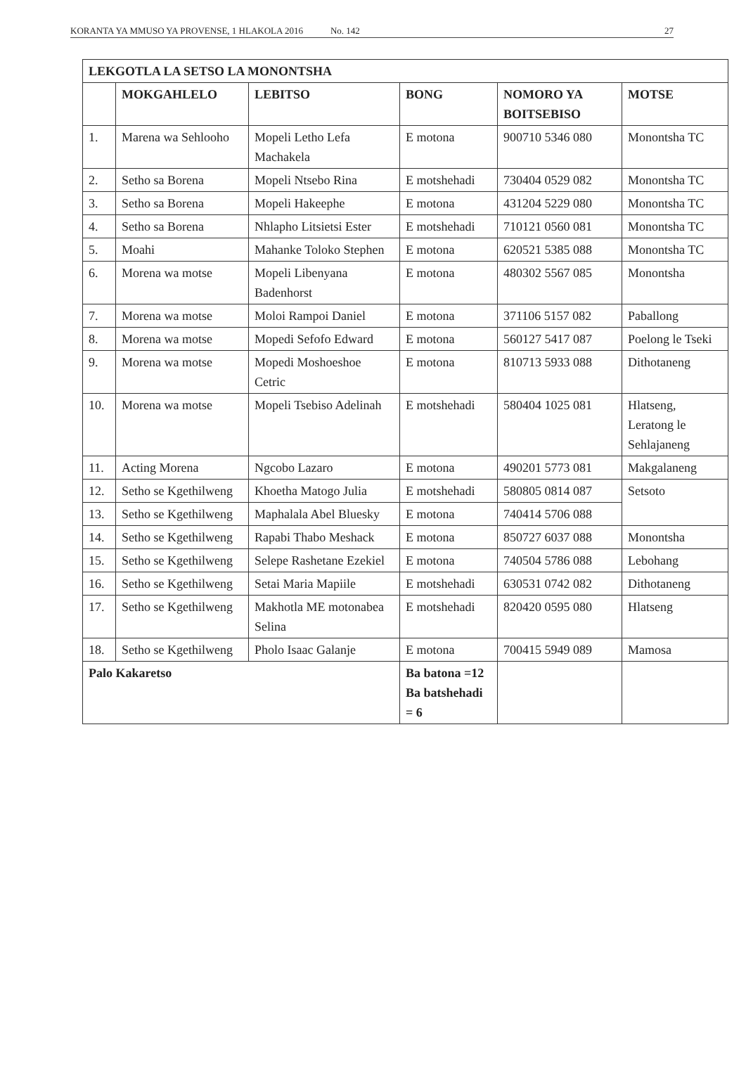KORANTA YA MMUSO YA PROVENSE, 1 HLAKOLA 2016 No. 142 27
| LEKGOTLA LA SETSO LA MONONTSHA | | | | | |
| --- | --- | --- | --- | --- | --- |
| | MOKGAHLELO | LEBITSO | BONG | NOMORO YA BOITSEBISO | MOTSE |
| 1. | Marena wa Sehlooho | Mopeli Letho Lefa Machakela | E motona | 900710 5346 080 | Monontsha TC |
| 2. | Setho sa Borena | Mopeli Ntsebo Rina | E motshehadi | 730404 0529 082 | Monontsha TC |
| 3. | Setho sa Borena | Mopeli Hakeephe | E motona | 431204 5229 080 | Monontsha TC |
| 4. | Setho sa Borena | Nhlapho Litsietsi Ester | E motshehadi | 710121 0560 081 | Monontsha TC |
| 5. | Moahi | Mahanke Toloko Stephen | E motona | 620521 5385 088 | Monontsha TC |
| 6. | Morena wa motse | Mopeli Libenyana Badenhorst | E motona | 480302 5567 085 | Monontsha |
| 7. | Morena wa motse | Moloi Rampoi Daniel | E motona | 371106 5157 082 | Paballong |
| 8. | Morena wa motse | Mopedi Sefofo Edward | E motona | 560127 5417 087 | Poelong le Tseki |
| 9. | Morena wa motse | Mopedi Moshoeshoe Cetric | E motona | 810713 5933 088 | Dithotaneng |
| 10. | Morena wa motse | Mopeli Tsebiso Adelinah | E motshehadi | 580404 1025 081 | Hlatseng, Leratong le Sehlajaneng |
| 11. | Acting Morena | Ngcobo Lazaro | E motona | 490201 5773 081 | Makgalaneng |
| 12. | Setho se Kgethilweng | Khoetha Matogo Julia | E motshehadi | 580805 0814 087 | Setsoto |
| 13. | Setho se Kgethilweng | Maphalala Abel Bluesky | E motona | 740414 5706 088 | |
| 14. | Setho se Kgethilweng | Rapabi Thabo Meshack | E motona | 850727 6037 088 | Monontsha |
| 15. | Setho se Kgethilweng | Selepe Rashetane Ezekiel | E motona | 740504 5786 088 | Lebohang |
| 16. | Setho se Kgethilweng | Setai Maria Mapiile | E motshehadi | 630531 0742 082 | Dithotaneng |
| 17. | Setho se Kgethilweng | Makhotla ME motonabea Selina | E motshehadi | 820420 0595 080 | Hlatseng |
| 18. | Setho se Kgethilweng | Pholo Isaac Galanje | E motona | 700415 5949 089 | Mamosa |
| Palo Kakaretso | | | Ba batona =12 Ba batshehadi = 6 | | |